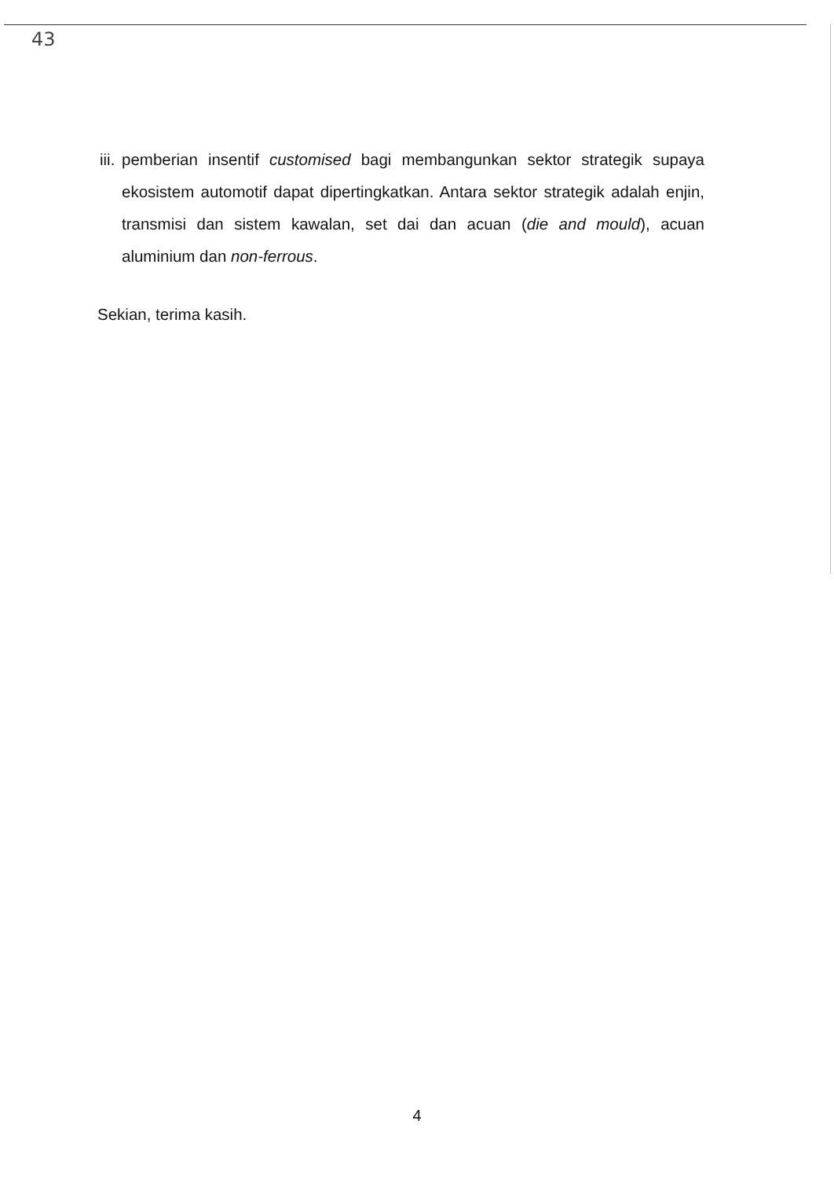43
iii. pemberian insentif customised bagi membangunkan sektor strategik supaya ekosistem automotif dapat dipertingkatkan. Antara sektor strategik adalah enjin, transmisi dan sistem kawalan, set dai dan acuan (die and mould), acuan aluminium dan non-ferrous.
Sekian, terima kasih.
4